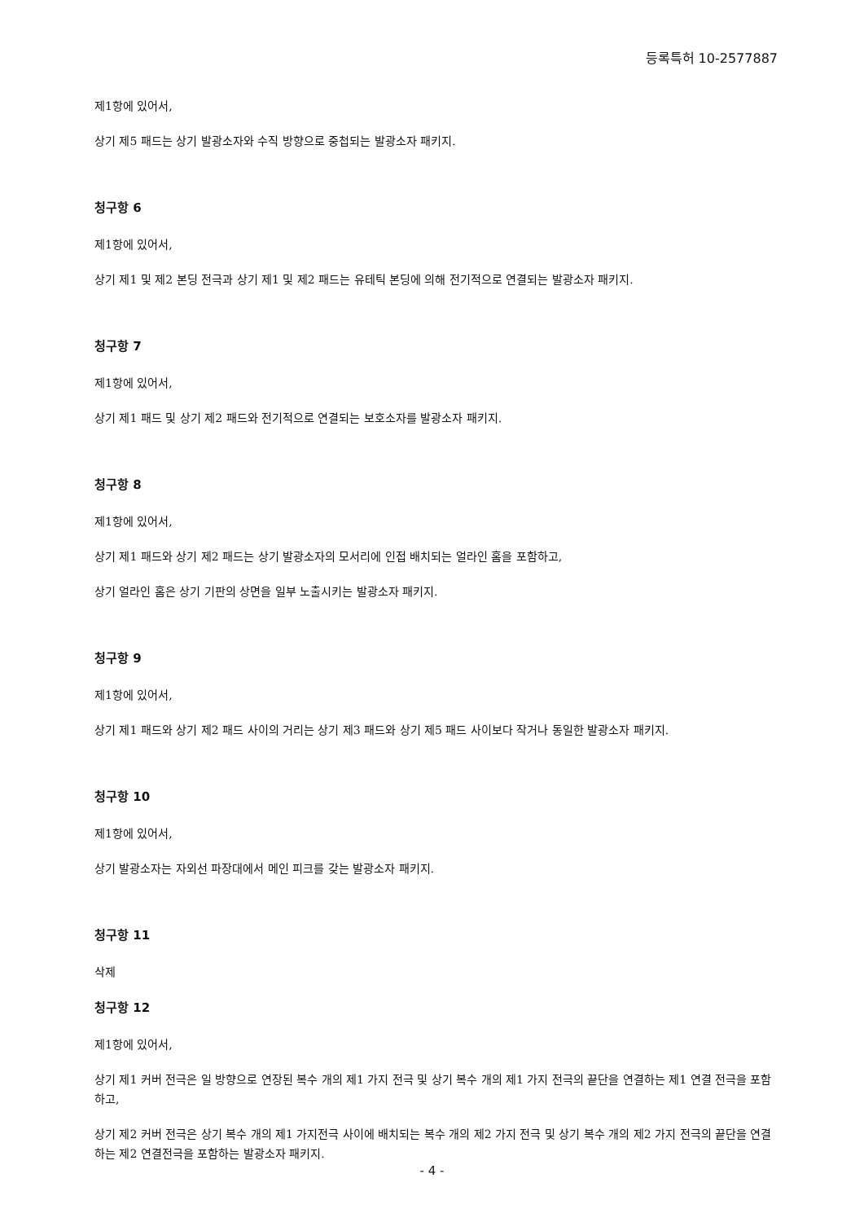등록특허 10-2577887
제1항에 있어서,
상기 제5 패드는 상기 발광소자와 수직 방향으로 중첩되는 발광소자 패키지.
청구항 6
제1항에 있어서,
상기 제1 및 제2 본딩 전극과 상기 제1 및 제2 패드는 유테틱 본딩에 의해 전기적으로 연결되는 발광소자 패키지.
청구항 7
제1항에 있어서,
상기 제1 패드 및 상기 제2 패드와 전기적으로 연결되는 보호소자를 발광소자 패키지.
청구항 8
제1항에 있어서,
상기 제1 패드와 상기 제2 패드는 상기 발광소자의 모서리에 인접 배치되는 얼라인 홈을 포함하고,
상기 얼라인 홈은 상기 기판의 상면을 일부 노출시키는 발광소자 패키지.
청구항 9
제1항에 있어서,
상기 제1 패드와 상기 제2 패드 사이의 거리는 상기 제3 패드와 상기 제5 패드 사이보다 작거나 동일한 발광소자 패키지.
청구항 10
제1항에 있어서,
상기 발광소자는 자외선 파장대에서 메인 피크를 갖는 발광소자 패키지.
청구항 11
삭제
청구항 12
제1항에 있어서,
상기 제1 커버 전극은 일 방향으로 연장된 복수 개의 제1 가지 전극 및 상기 복수 개의 제1 가지 전극의 끝단을 연결하는 제1 연결 전극을 포함하고,
상기 제2 커버 전극은 상기 복수 개의 제1 가지전극 사이에 배치되는 복수 개의 제2 가지 전극 및 상기 복수 개의 제2 가지 전극의 끝단을 연결하는 제2 연결전극을 포함하는 발광소자 패키지.
- 4 -